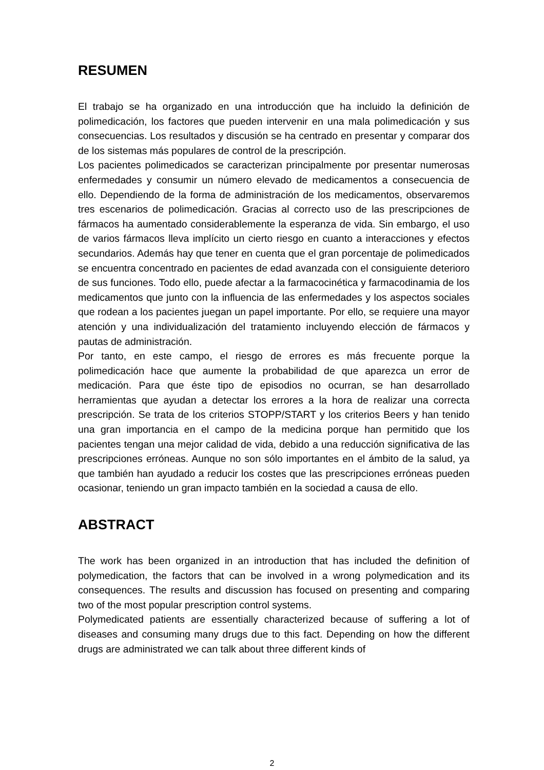RESUMEN
El trabajo se ha organizado en una introducción que ha incluido la definición de polimedicación, los factores que pueden intervenir en una mala polimedicación y sus consecuencias. Los resultados y discusión se ha centrado en presentar y comparar dos de los sistemas más populares de control de la prescripción.
Los pacientes polimedicados se caracterizan principalmente por presentar numerosas enfermedades y consumir un número elevado de medicamentos a consecuencia de ello. Dependiendo de la forma de administración de los medicamentos, observaremos tres escenarios de polimedicación. Gracias al correcto uso de las prescripciones de fármacos ha aumentado considerablemente la esperanza de vida. Sin embargo, el uso de varios fármacos lleva implícito un cierto riesgo en cuanto a interacciones y efectos secundarios. Además hay que tener en cuenta que el gran porcentaje de polimedicados se encuentra concentrado en pacientes de edad avanzada con el consiguiente deterioro de sus funciones. Todo ello, puede afectar a la farmacocinética y farmacodinamia de los medicamentos que junto con la influencia de las enfermedades y los aspectos sociales que rodean a los pacientes juegan un papel importante. Por ello, se requiere una mayor atención y una individualización del tratamiento incluyendo elección de fármacos y pautas de administración.
Por tanto, en este campo, el riesgo de errores es más frecuente porque la polimedicación hace que aumente la probabilidad de que aparezca un error de medicación. Para que éste tipo de episodios no ocurran, se han desarrollado herramientas que ayudan a detectar los errores a la hora de realizar una correcta prescripción. Se trata de los criterios STOPP/START y los criterios Beers y han tenido una gran importancia en el campo de la medicina porque han permitido que los pacientes tengan una mejor calidad de vida, debido a una reducción significativa de las prescripciones erróneas. Aunque no son sólo importantes en el ámbito de la salud, ya que también han ayudado a reducir los costes que las prescripciones erróneas pueden ocasionar, teniendo un gran impacto también en la sociedad a causa de ello.
ABSTRACT
The work has been organized in an introduction that has included the definition of polymedication, the factors that can be involved in a wrong polymedication and its consequences. The results and discussion has focused on presenting and comparing two of the most popular prescription control systems.
Polymedicated patients are essentially characterized because of suffering a lot of diseases and consuming many drugs due to this fact. Depending on how the different drugs are administrated we can talk about three different kinds of
2